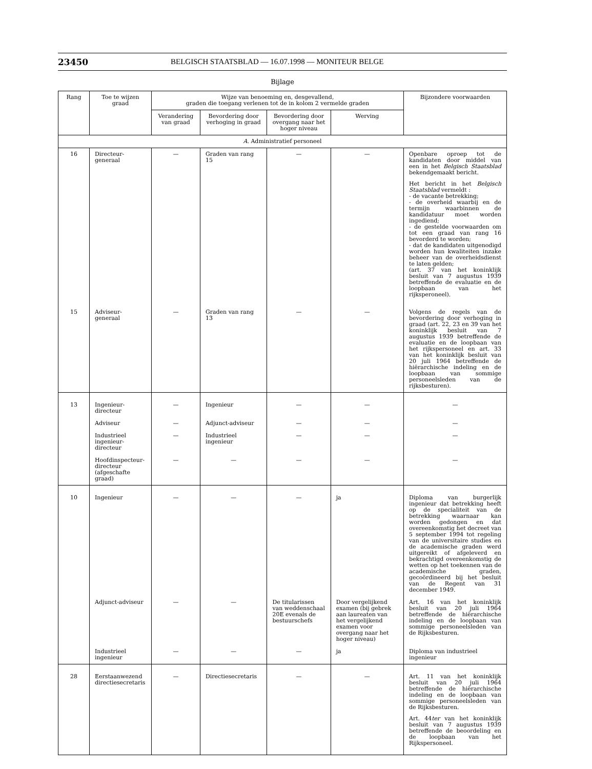23450 BELGISCH STAATSBLAD — 16.07.1998 — MONITEUR BELGE
Bijlage
| Rang | Toe te wijzen graad | Wijze van benoeming en, desgevallend, graden die toegang verlenen tot de in kolom 2 vermelde graden | | | | Bijzondere voorwaarden |
| --- | --- | --- | --- | --- | --- | --- |
| | | Verandering van graad | Bevordering door verhoging in graad | Bevordering door overgang naar het hoger niveau | Werving | |
| A. Administratief personeel | | | | | | |
| 16 | Directeur-generaal | — | Graden van rang 15 | — | — | Openbare oproep tot de kandidaten door middel van een in het Belgisch Staatsblad bekendgemaakt bericht. Het bericht in het Belgisch Staatsblad vermeldt : - de vacante betrekking; - de overheid waarbij en de termijn waarbinnen de kandidatuur moet worden ingediend; - de gestelde voorwaarden om tot een graad van rang 16 bevorderd te worden; - dat de kandidaten uitgenodigd worden hun kwaliteiten inzake beheer van de overheidsdienst te laten gelden; (art. 37 van het koninklijk besluit van 7 augustus 1939 betreffende de evaluatie en de loopbaan van het rijksperoneel). |
| 15 | Adviseur-generaal | — | Graden van rang 13 | — | — | Volgens de regels van de bevordering door verhoging in graad (art. 22, 23 en 39 van het koninklijk besluit van 7 augustus 1939 betreffende de evaluatie en de loopbaan van het rijkspersoneel en art. 33 van het koninklijk besluit van 20 juli 1964 betreffende de hiërarchische indeling en de loopbaan van sommige personeelsleden van de rijksbesturen). |
| 13 | Ingenieur-directeur | — | Ingenieur | — | — | — |
| | Adviseur | — | Adjunct-adviseur | — | — | — |
| | Industrieel ingenieur-directeur | — | Industrieel ingenieur | — | — | — |
| | Hoofdinspecteur-directeur (afgeschafte graad) | — | — | — | — | — |
| 10 | Ingenieur | — | — | — | ja | Diploma van burgerlijk ingenieur dat betrekking heeft op de specialiteit van de betrekking waarnaar kan worden gedongen en dat overeenkomstig het decreet van 5 september 1994 tot regeling van de universitaire studies en de academische graden werd uitgereikt of afgeleverd en bekrachtigd overeenkomstig de wetten op het toekennen van de academische graden, gecoördineerd bij het besluit van de Regent van 31 december 1949. |
| | Adjunct-adviseur | — | — | De titularissen van weddenschaal 20E evenals de bestuurschefs | Door vergelijkend examen (bij gebrek aan laureaten van het vergelijkend examen voor overgang naar het hoger niveau) | Art. 16 van het koninklijk besluit van 20 juli 1964 betreffende de hiërarchische indeling en de loopbaan van sommige personeelsleden van de Rijksbesturen. |
| | Industrieel ingenieur | — | — | — | ja | Diploma van industrieel ingenieur |
| 28 | Eerstaanwezend directiesecretaris | — | Directiesecretaris | — | — | Art. 11 van het koninklijk besluit van 20 juli 1964 betreffende de hiërarchische indeling en de loopbaan van sommige personeelsleden van de Rijksbesturen. Art. 44 ter van het koninklijk besluit van 7 augustus 1939 betreffende de beoordeling en de loopbaan van het Rijkspersoneel. |